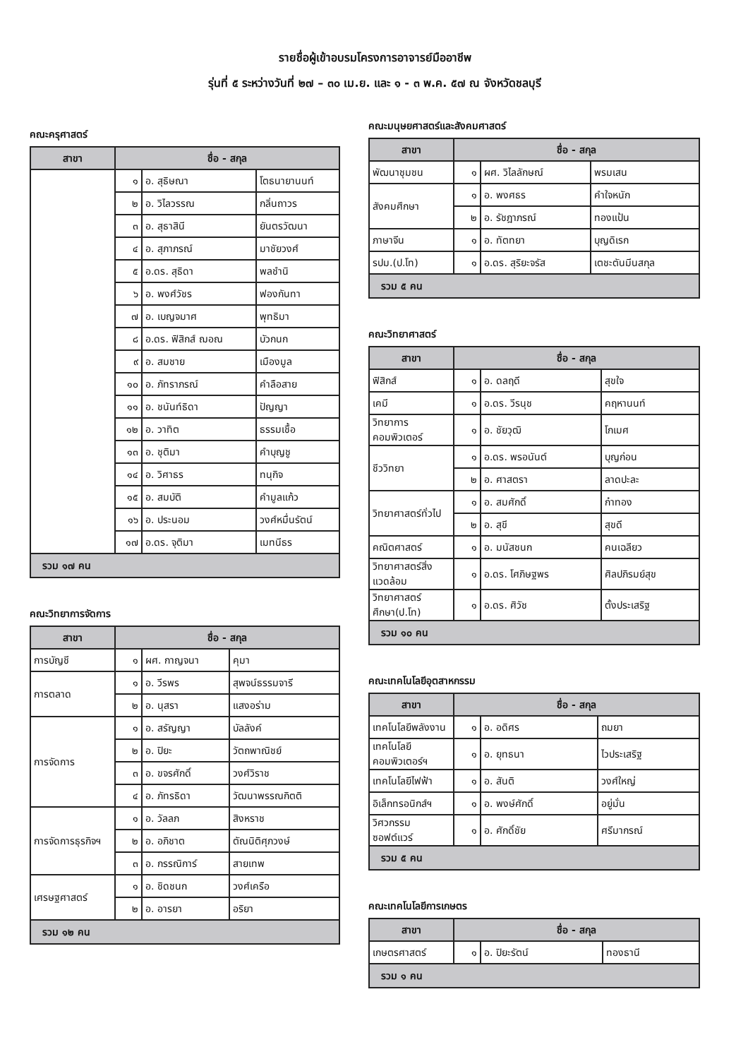รายชื่อผู้เข้าอบรมโครงการอาจารย์มืออาชีพ
รุ่นที่ ๕ ระหว่างวันที่ ๒๗ – ๓๐ เม.ย. และ ๑ - ๓ พ.ค. ๕๗ ณ จังหวัดชลบุรี
คณะครุศาสตร์
| สาขา | ชื่อ - สกุล | | |
| --- | --- | --- | --- |
| | ๑ | อ. สุธิษณา | โตธนายานนท์ |
| | ๒ | อ. วิไลวรรณ | กลิ่นถาวร |
| | ๓ | อ. สุธาสินี | ยันตรวัฒนา |
| | ๔ | อ. สุภาภรณ์ | มาชัยวงศ์ |
| | ๕ | อ.ดร. สุธิดา | พลชำนิ |
| | ๖ | อ. พงศ์วัชร | ฟองกันทา |
| | ๗ | อ. เบญจมาศ | พุทธิมา |
| | ๘ | อ.ดร. ฟิสิกส์ ฌอณ | บัวกนก |
| | ๙ | อ. สมชาย | เมืองมูล |
| | ๑๐ | อ. ภัทราภรณ์ | คำลือสาย |
| | ๑๑ | อ. ชนันท์ธิดา | ปัญญา |
| | ๑๒ | อ. วาทิต | ธรรมเชื้อ |
| | ๑๓ | อ. ชุติมา | คำบุญชู |
| | ๑๔ | อ. วิศาธร | ทนุกิจ |
| | ๑๕ | อ. สมบัติ | คำมูลแก้ว |
| | ๑๖ | อ. ประนอม | วงศ์หมื่นรัตน์ |
| | ๑๗ | อ.ดร. จุติมา | เมทนีธร |
| รวม ๑๗ คน | | | |
คณะวิทยาการจัดการ
| สาขา | ชื่อ - สกุล | | |
| --- | --- | --- | --- |
| การบัญชี | ๑ | ผศ. กาญจนา | คุมา |
| การตลาด | ๑ | อ. วีรพร | สุพจน์ธรรมจารี |
| | ๒ | อ. นุสรา | แสงอร่าม |
| การจัดการ | ๑ | อ. สรัญญา | บัลลังค์ |
| | ๒ | อ. ปิยะ | วัตถพาณิชย์ |
| | ๓ | อ. ขจรศักดิ์ | วงศ์วิราช |
| | ๔ | อ. ภัทรธิดา | วัฒนาพรรณกิตติ |
| การจัดการธุรกิจฯ | ๑ | อ. วัลลภ | สิงหราช |
| | ๒ | อ. อภิชาต | ตัณนิติศุภวงษ์ |
| | ๓ | อ. กรรณิการ์ | สายเทพ |
| เศรษฐศาสตร์ | ๑ | อ. ชิดชนก | วงศ์เครือ |
| | ๒ | อ. อารยา | อริยา |
| รวม ๑๒ คน | | | |
คณะมนุษยศาสตร์และสังคมศาสตร์
| สาขา | ชื่อ - สกุล | | |
| --- | --- | --- | --- |
| พัฒนาชุมชน | ๑ | ผศ. วิไลลักษณ์ | พรมเสน |
| สังคมศึกษา | ๑ | อ. พงศธร | คำใจหนัก |
| | ๒ | อ. รัชฎาภรณ์ | ทองแป้น |
| ภาษาจีน | ๑ | อ. ทัตทยา | บุญดิเรก |
| รปม.(ป.โท) | ๑ | อ.ดร. สุริยะจรัส | เตชะตันมีนสกุล |
| รวม ๕ คน | | | |
คณะวิทยาศาสตร์
| สาขา | ชื่อ - สกุล | | |
| --- | --- | --- | --- |
| ฟิสิกส์ | ๑ | อ. ดลฤดี | สุขใจ |
| เคมี | ๑ | อ.ดร. วีรนุช | คฤหานนท์ |
| วิทยาการคอมพิวเตอร์ | ๑ | อ. ชัยวุฒิ | โกเมศ |
| ชีววิทยา | ๑ | อ.ดร. พรอนันต์ | บุญก่อน |
| | ๒ | อ. ศาสตรา | ลาดปะละ |
| วิทยาศาสตร์ทั่วไป | ๑ | อ. สมศักดิ์ | ก๋าทอง |
| | ๒ | อ. สุขี | สุขดี |
| คณิตศาสตร์ | ๑ | อ. มนัสชนก | คนเฉลียว |
| วิทยาศาสตร์สิ่งแวดล้อม | ๑ | อ.ดร. โศภิษฐพร | ศิลปภิรมย์สุข |
| วิทยาศาสตร์ศึกษา(ป.โท) | ๑ | อ.ดร. ศิวัช | ตั้งประเสริฐ |
| รวม ๑๐ คน | | | |
คณะเทคโนโลยีอุตสาหกรรม
| สาขา | ชื่อ - สกุล | | |
| --- | --- | --- | --- |
| เทคโนโลยีพลังงาน | ๑ | อ. อดิศร | ถมยา |
| เทคโนโลยีคอมพิวเตอร์ฯ | ๑ | อ. ยุทธนา | ไวประเสริฐ |
| เทคโนโลยีไฟฟ้า | ๑ | อ. สันติ | วงศ์ใหญ่ |
| อิเล็กทรอนิกส์ฯ | ๑ | อ. พงษ์ศักดิ์ | อยู่มั่น |
| วิศวกรรมซอฟต์แวร์ | ๑ | อ. ศักดิ์ชัย | ศรีมากรณ์ |
| รวม ๕ คน | | | |
คณะเทคโนโลยีการเกษตร
| สาขา | ชื่อ - สกุล | | |
| --- | --- | --- | --- |
| เกษตรศาสตร์ | ๑ | อ. ปิยะรัตน์ | ทองธานี |
| รวม ๑ คน | | | |